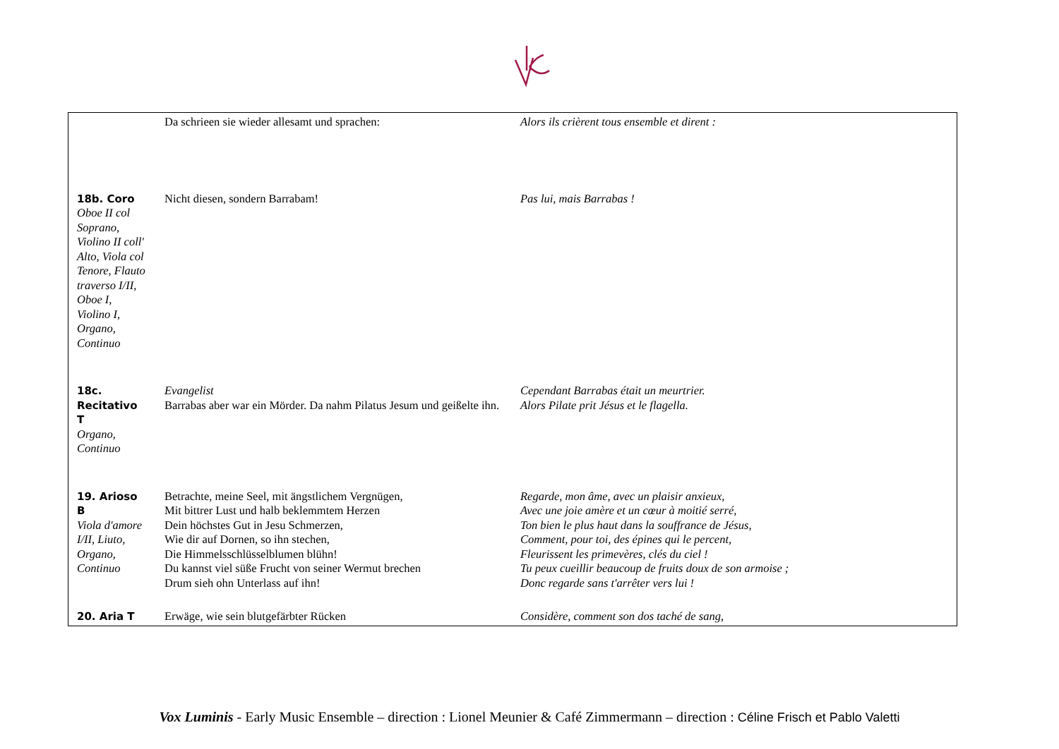| | Da schrieen sie wieder allesamt und sprachen: | Alors ils crièrent tous ensemble et dirent : |
| 18b. Coro Oboe II col Soprano, Violino II coll' Alto, Viola col Tenore, Flauto traverso I/II, Oboe I, Violino I, Organo, Continuo | Nicht diesen, sondern Barrabam! | Pas lui, mais Barrabas ! |
| 18c. Recitativo T Organo, Continuo | Evangelist Barrabas aber war ein Mörder. Da nahm Pilatus Jesum und geißelte ihn. | Cependant Barrabas était un meurtrier. Alors Pilate prit Jésus et le flagella. |
| 19. Arioso B Viola d'amore I/II, Liuto, Organo, Continuo | Betrachte, meine Seel, mit ängstlichem Vergnügen, Mit bittrer Lust und halb beklemmtem Herzen Dein höchstes Gut in Jesu Schmerzen, Wie dir auf Dornen, so ihn stechen, Die Himmelsschlüsselblumen blühn! Du kannst viel süße Frucht von seiner Wermut brechen Drum sieh ohn Unterlass auf ihn! | Regarde, mon âme, avec un plaisir anxieux, Avec une joie amère et un cœur à moitié serré, Ton bien le plus haut dans la souffrance de Jésus, Comment, pour toi, des épines qui le percent, Fleurissent les primevères, clés du ciel ! Tu peux cueillir beaucoup de fruits doux de son armoise ; Donc regarde sans t'arrêter vers lui ! |
| 20. Aria T | Erwäge, wie sein blutgefärbter Rücken | Considère, comment son dos taché de sang, |
Vox Luminis - Early Music Ensemble – direction : Lionel Meunier & Café Zimmermann – direction : Céline Frisch et Pablo Valetti